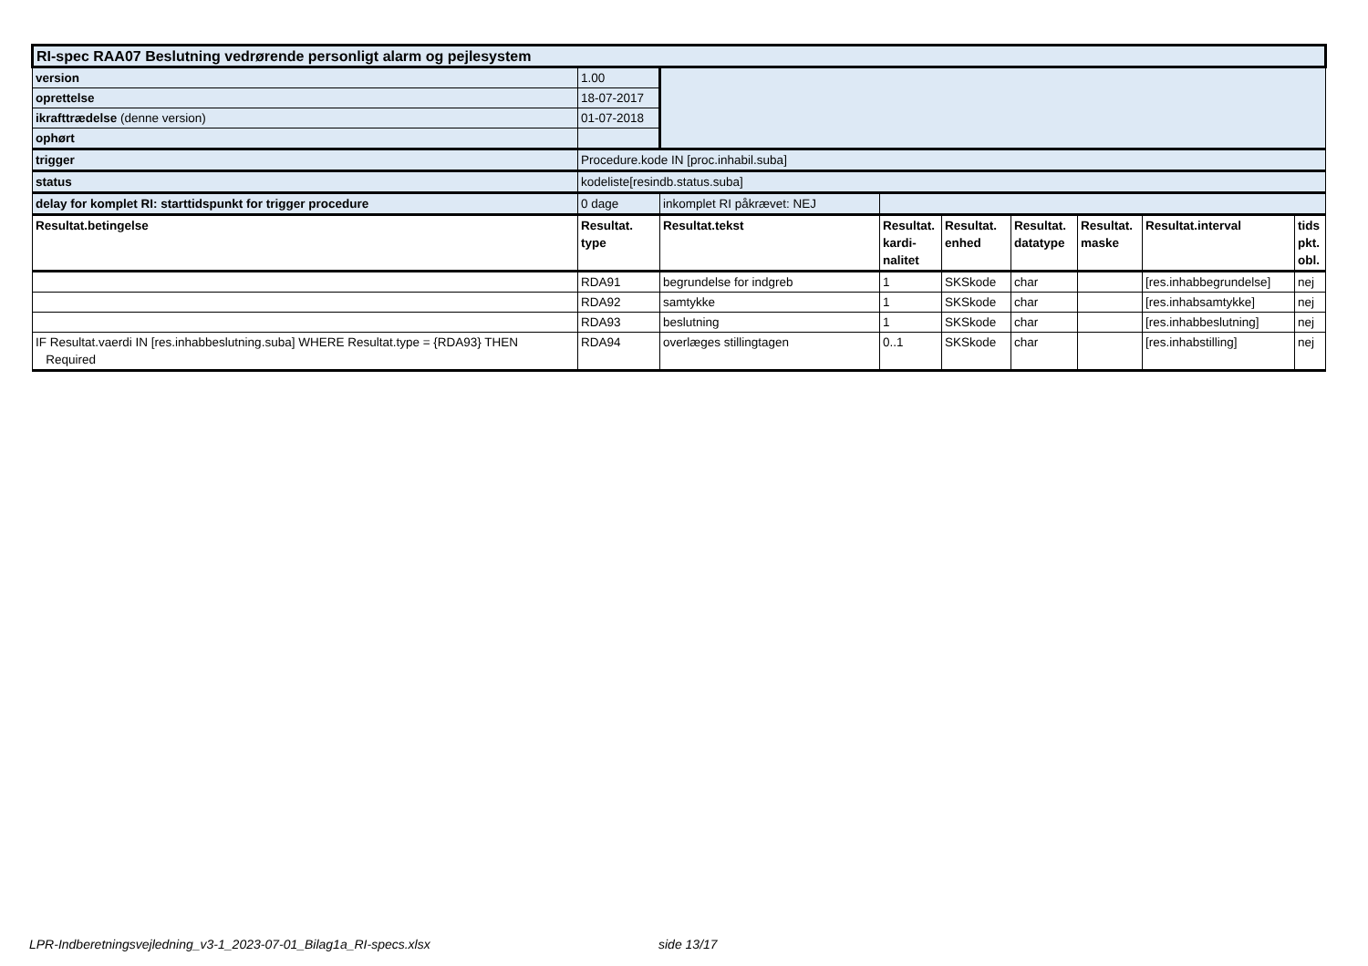| RI-spec RAA07 Beslutning vedrørende personligt alarm og pejlesystem | | | | | | | | |
| version | 1.00 | | | | | | | |
| oprettelse | 18-07-2017 | | | | | | | |
| ikrafttrædelse (denne version) | 01-07-2018 | | | | | | | |
| ophørt | | | | | | | | |
| trigger | Procedure.kode IN [proc.inhabil.suba] | | | | | | | |
| status | kodeliste[resindb.status.suba] | | | | | | | |
| delay for komplet RI: starttidspunkt for trigger procedure | 0 dage | inkomplet RI påkrævet: NEJ | | | | | | |
| Resultat.betingelse | Resultat. type | Resultat.tekst | Resultat. kardi-nalitet | Resultat. enhed | Resultat. datatype | Resultat. maske | Resultat.interval | tids pkt. obl. |
| | RDA91 | begrundelse for indgreb | 1 | SKSkode | char | | [res.inhabbegrundelse] | nej |
| | RDA92 | samtykke | 1 | SKSkode | char | | [res.inhabsamtykke] | nej |
| | RDA93 | beslutning | 1 | SKSkode | char | | [res.inhabbeslutning] | nej |
| IF Resultat.vaerdi IN [res.inhabbeslutning.suba] WHERE Resultat.type = {RDA93} THEN Required | RDA94 | overlæges stillingtagen | 0..1 | SKSkode | char | | [res.inhabstilling] | nej |
LPR-Indberetningsvejledning_v3-1_2023-07-01_Bilag1a_RI-specs.xlsx
side 13/17